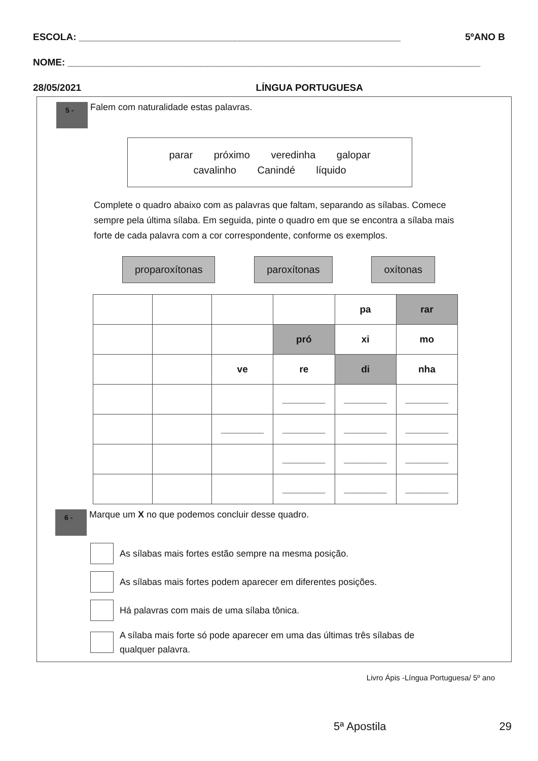ESCOLA: ____________________________________________________________ 5ºANO B
NOME: _____________________________________________________________________________
28/05/2021 LÍNGUA PORTUGUESA
5 - Falem com naturalidade estas palavras.
parar próximo veredinha galopar
cavalinho Canindé líquido
Complete o quadro abaixo com as palavras que faltam, separando as sílabas. Comece sempre pela última sílaba. Em seguida, pinte o quadro em que se encontra a sílaba mais forte de cada palavra com a cor correspondente, conforme os exemplos.
proparoxítonas paroxítonas oxítonas
| | | | | pa | rar |
| | | | pró | xi | mo |
| | | ve | re | di | nha |
| | | | ________ | ________ | ________ |
| | | ________ | ________ | ________ | ________ |
| | | | ________ | ________ | ________ |
| | | | ________ | ________ | ________ |
6 - Marque um X no que podemos concluir desse quadro.
As sílabas mais fortes estão sempre na mesma posição.
As sílabas mais fortes podem aparecer em diferentes posições.
Há palavras com mais de uma sílaba tônica.
A sílaba mais forte só pode aparecer em uma das últimas três sílabas de
qualquer palavra.
Livro Ápis -Língua Portuguesa/ 5º ano
5ª Apostila 29